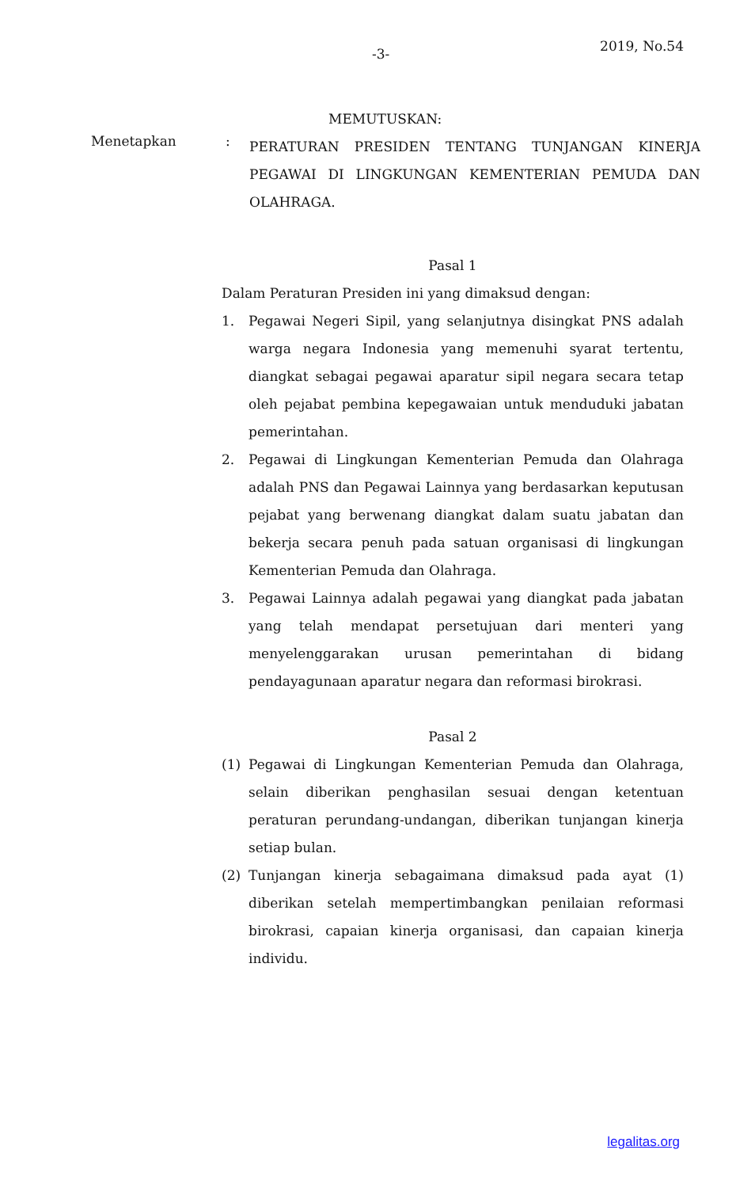-3- 2019, No.54
MEMUTUSKAN:
Menetapkan :
PERATURAN PRESIDEN TENTANG TUNJANGAN KINERJA PEGAWAI DI LINGKUNGAN KEMENTERIAN PEMUDA DAN OLAHRAGA.
Pasal 1
Dalam Peraturan Presiden ini yang dimaksud dengan:
1. Pegawai Negeri Sipil, yang selanjutnya disingkat PNS adalah warga negara Indonesia yang memenuhi syarat tertentu, diangkat sebagai pegawai aparatur sipil negara secara tetap oleh pejabat pembina kepegawaian untuk menduduki jabatan pemerintahan.
2. Pegawai di Lingkungan Kementerian Pemuda dan Olahraga adalah PNS dan Pegawai Lainnya yang berdasarkan keputusan pejabat yang berwenang diangkat dalam suatu jabatan dan bekerja secara penuh pada satuan organisasi di lingkungan Kementerian Pemuda dan Olahraga.
3. Pegawai Lainnya adalah pegawai yang diangkat pada jabatan yang telah mendapat persetujuan dari menteri yang menyelenggarakan urusan pemerintahan di bidang pendayagunaan aparatur negara dan reformasi birokrasi.
Pasal 2
(1) Pegawai di Lingkungan Kementerian Pemuda dan Olahraga, selain diberikan penghasilan sesuai dengan ketentuan peraturan perundang-undangan, diberikan tunjangan kinerja setiap bulan.
(2) Tunjangan kinerja sebagaimana dimaksud pada ayat (1) diberikan setelah mempertimbangkan penilaian reformasi birokrasi, capaian kinerja organisasi, dan capaian kinerja individu.
legalitas.org